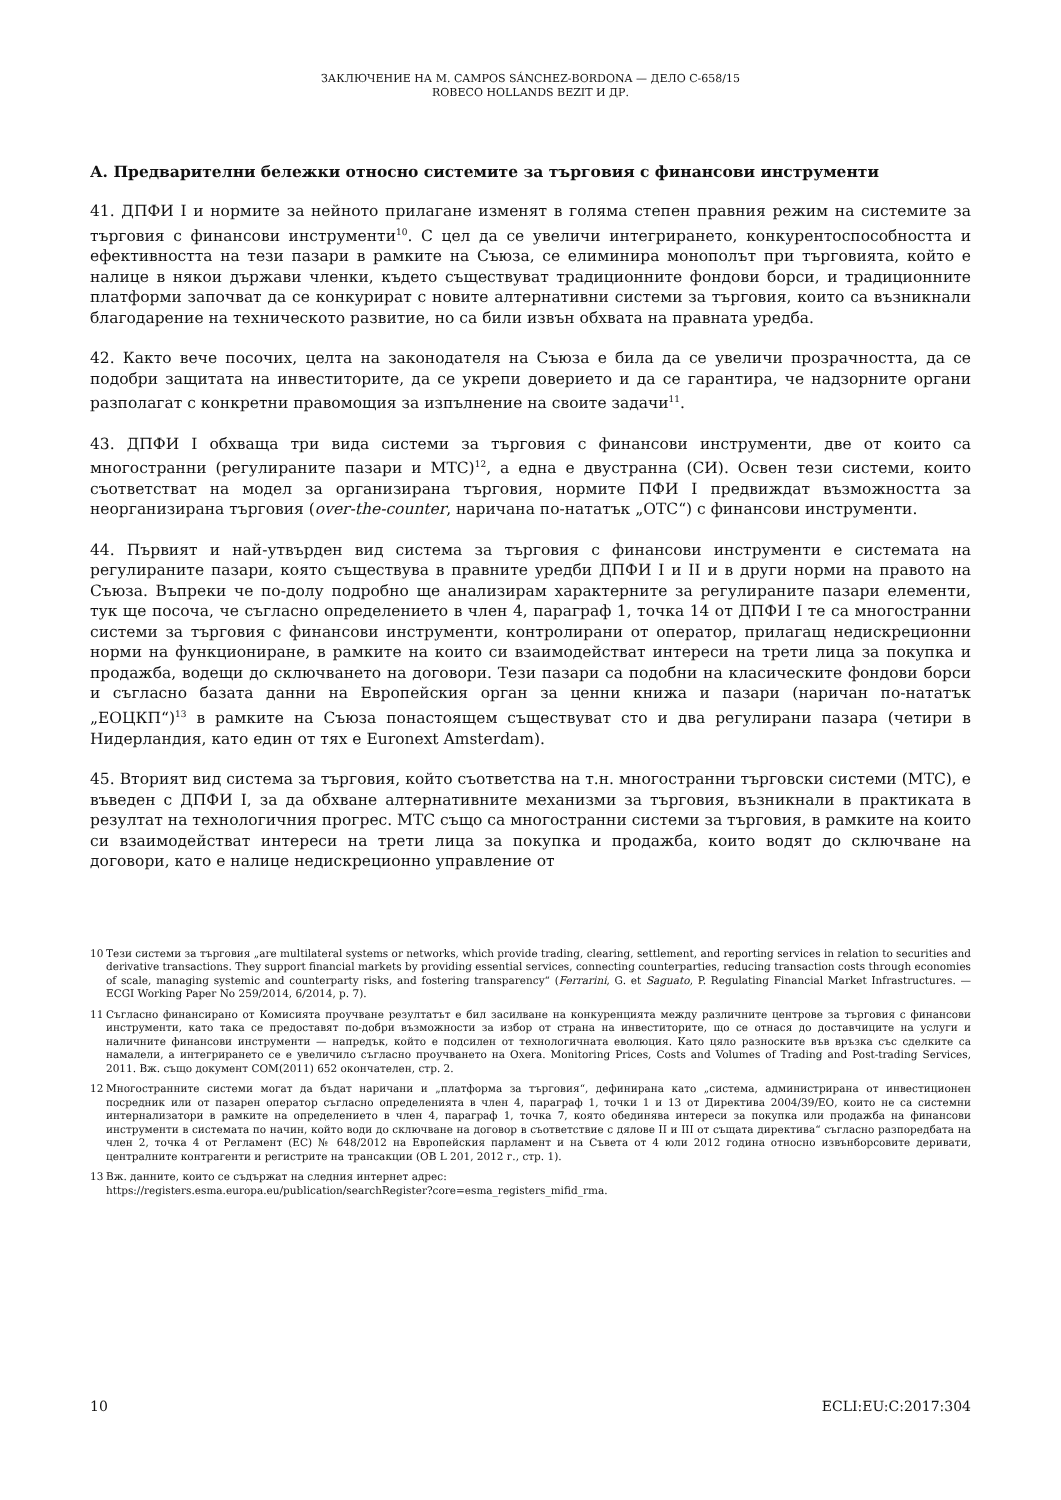ЗАКЛЮЧЕНИЕ НА M. CAMPOS SÁNCHEZ-BORDONA — ДЕЛО C-658/15
ROBECO HOLLANDS BEZIT И ДР.
А. Предварителни бележки относно системите за търговия с финансови инструменти
41. ДПФИ I и нормите за нейното прилагане изменят в голяма степен правния режим на системите за търговия с финансови инструменти<sup>10</sup>. С цел да се увеличи интегрирането, конкурентоспособността и ефективността на тези пазари в рамките на Съюза, се елиминира монополът при търговията, който е налице в някои държави членки, където съществуват традиционните фондови борси, и традиционните платформи започват да се конкурират с новите алтернативни системи за търговия, които са възникнали благодарение на техническото развитие, но са били извън обхвата на правната уредба.
42. Както вече посочих, целта на законодателя на Съюза е била да се увеличи прозрачността, да се подобри защитата на инвеститорите, да се укрепи доверието и да се гарантира, че надзорните органи разполагат с конкретни правомощия за изпълнение на своите задачи<sup>11</sup>.
43. ДПФИ I обхваща три вида системи за търговия с финансови инструменти, две от които са многостранни (регулираните пазари и МТС)<sup>12</sup>, а една е двустранна (СИ). Освен тези системи, които съответстват на модел за организирана търговия, нормите ПФИ I предвиждат възможността за неорганизирана търговия (over-the-counter, наричана по-нататък „OTC“) с финансови инструменти.
44. Първият и най-утвърден вид система за търговия с финансови инструменти е системата на регулираните пазари, която съществува в правните уредби ДПФИ I и II и в други норми на правото на Съюза. Въпреки че по-долу подробно ще анализирам характерните за регулираните пазари елементи, тук ще посоча, че съгласно определението в член 4, параграф 1, точка 14 от ДПФИ I те са многостранни системи за търговия с финансови инструменти, контролирани от оператор, прилагащ недискреционни норми на функциониране, в рамките на които си взаимодействат интереси на трети лица за покупка и продажба, водещи до сключването на договори. Тези пазари са подобни на класическите фондови борси и съгласно базата данни на Европейския орган за ценни книжа и пазари (наричан по-нататък „ЕОЦКП“)<sup>13</sup> в рамките на Съюза понастоящем съществуват сто и два регулирани пазара (четири в Нидерландия, като един от тях е Euronext Amsterdam).
45. Вторият вид система за търговия, който съответства на т.н. многостранни търговски системи (МТС), е въведен с ДПФИ I, за да обхване алтернативните механизми за търговия, възникнали в практиката в резултат на технологичния прогрес. МТС също са многостранни системи за търговия, в рамките на които си взаимодействат интереси на трети лица за покупка и продажба, които водят до сключване на договори, като е налице недискреционно управление от
10
Тези системи за търговия „are multilateral systems or networks, which provide trading, clearing, settlement, and reporting services in relation to securities and derivative transactions. They support financial markets by providing essential services, connecting counterparties, reducing transaction costs through economies of scale, managing systemic and counterparty risks, and fostering transparency“ (Ferrarini, G. et Saguato, P. Regulating Financial Market Infrastructures. — ECGI Working Paper No 259/2014, 6/2014, p. 7).
11
Съгласно финансирано от Комисията проучване резултатът е бил засилване на конкуренцията между различните центрове за търговия с финансови инструменти, като така се предоставят по-добри възможности за избор от страна на инвеститорите, що се отнася до доставчиците на услуги и наличните финансови инструменти — напредък, който е подсилен от технологичната еволюция. Като цяло разноските във връзка със сделките са намалели, а интегрирането се е увеличило съгласно проучването на Oxera. Monitoring Prices, Costs and Volumes of Trading and Post-trading Services, 2011. Вж. също документ COM(2011) 652 окончателен, стр. 2.
12
Многостранните системи могат да бъдат наричани и „платформа за търговия“, дефинирана като „система, администрирана от инвестиционен посредник или от пазарен оператор съгласно определенията в член 4, параграф 1, точки 1 и 13 от Директива 2004/39/ЕО, които не са системни интернализатори в рамките на определението в член 4, параграф 1, точка 7, която обединява интереси за покупка или продажба на финансови инструменти в системата по начин, който води до сключване на договор в съответствие с дялове II и III от същата директива“ съгласно разпоредбата на член 2, точка 4 от Регламент (ЕС) № 648/2012 на Европейския парламент и на Съвета от 4 юли 2012 година относно извънборсовите деривати, централните контрагенти и регистрите на трансакции (ОВ L 201, 2012 г., стр. 1).
13
Вж. данните, които се съдържат на следния интернет адрес:
https://registers.esma.europa.eu/publication/searchRegister?core=esma_registers_mifid_rma.
10 ECLI:EU:C:2017:304